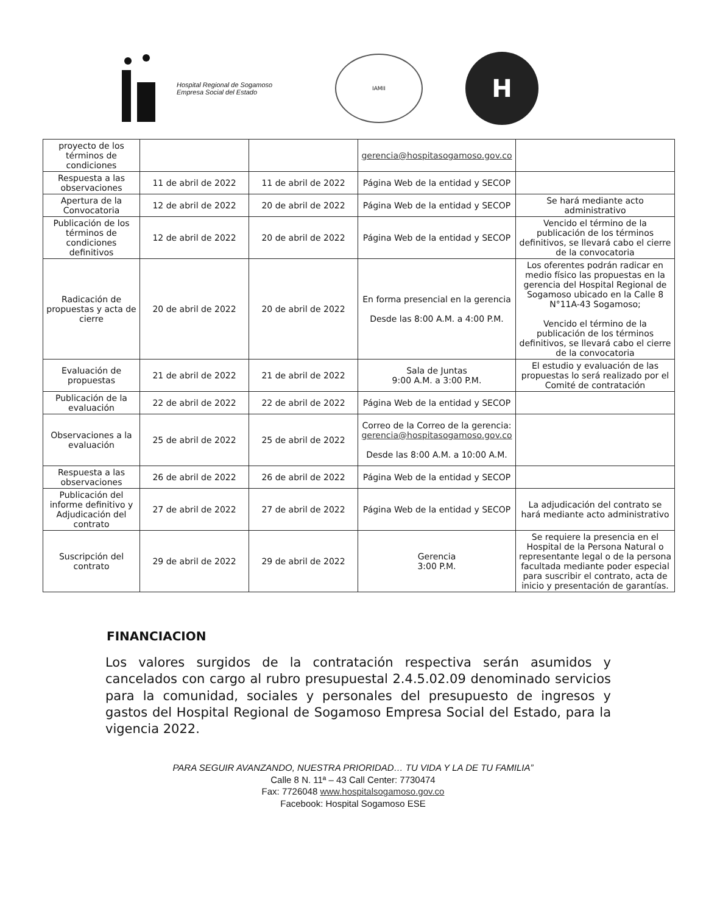Hospital Regional de Sogamoso
Empresa Social del Estado
IAMII
H
| proyecto de los términos de condiciones | | | gerencia@hospitasogamoso.gov.co | |
| Respuesta a las observaciones | 11 de abril de 2022 | 11 de abril de 2022 | Página Web de la entidad y SECOP | |
| Apertura de la Convocatoria | 12 de abril de 2022 | 20 de abril de 2022 | Página Web de la entidad y SECOP | Se hará mediante acto administrativo |
| Publicación de los términos de condiciones definitivos | 12 de abril de 2022 | 20 de abril de 2022 | Página Web de la entidad y SECOP | Vencido el término de la publicación de los términos definitivos, se llevará cabo el cierre de la convocatoria |
| Radicación de propuestas y acta de cierre | 20 de abril de 2022 | 20 de abril de 2022 | En forma presencial en la gerencia Desde las 8:00 A.M. a 4:00 P.M. | Los oferentes podrán radicar en medio físico las propuestas en la gerencia del Hospital Regional de Sogamoso ubicado en la Calle 8 N°11A-43 Sogamoso; Vencido el término de la publicación de los términos definitivos, se llevará cabo el cierre de la convocatoria |
| Evaluación de propuestas | 21 de abril de 2022 | 21 de abril de 2022 | Sala de Juntas 9:00 A.M. a 3:00 P.M. | El estudio y evaluación de las propuestas lo será realizado por el Comité de contratación |
| Publicación de la evaluación | 22 de abril de 2022 | 22 de abril de 2022 | Página Web de la entidad y SECOP | |
| Observaciones a la evaluación | 25 de abril de 2022 | 25 de abril de 2022 | Correo de la Correo de la gerencia: gerencia@hospitasogamoso.gov.co Desde las 8:00 A.M. a 10:00 A.M. | |
| Respuesta a las observaciones | 26 de abril de 2022 | 26 de abril de 2022 | Página Web de la entidad y SECOP | |
| Publicación del informe definitivo y Adjudicación del contrato | 27 de abril de 2022 | 27 de abril de 2022 | Página Web de la entidad y SECOP | La adjudicación del contrato se hará mediante acto administrativo |
| Suscripción del contrato | 29 de abril de 2022 | 29 de abril de 2022 | Gerencia 3:00 P.M. | Se requiere la presencia en el Hospital de la Persona Natural o representante legal o de la persona facultada mediante poder especial para suscribir el contrato, acta de inicio y presentación de garantías. |
FINANCIACION
Los valores surgidos de la contratación respectiva serán asumidos y cancelados con cargo al rubro presupuestal 2.4.5.02.09 denominado servicios para la comunidad, sociales y personales del presupuesto de ingresos y gastos del Hospital Regional de Sogamoso Empresa Social del Estado, para la vigencia 2022.
PARA SEGUIR AVANZANDO, NUESTRA PRIORIDAD… TU VIDA Y LA DE TU FAMILIA”
Calle 8 N. 11ª – 43 Call Center: 7730474
Fax: 7726048 www.hospitalsogamoso.gov.co
Facebook: Hospital Sogamoso ESE